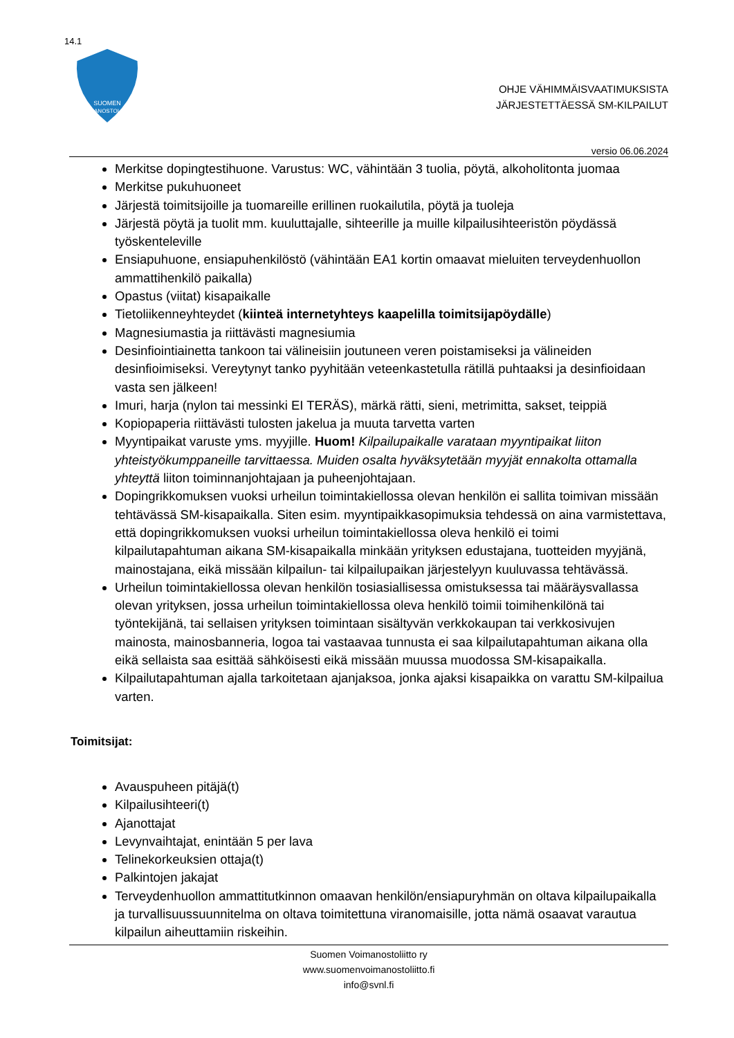14.1
SUOMEN
VOIMANOSTOLIITTO
OHJE VÄHIMMÄISVAATIMUKSISTA
JÄRJESTETTÄESSÄ SM-KILPAILUT
versio 06.06.2024
Merkitse dopingtestihuone. Varustus: WC, vähintään 3 tuolia, pöytä, alkoholitonta juomaa
Merkitse pukuhuoneet
Järjestä toimitsijoille ja tuomareille erillinen ruokailutila, pöytä ja tuoleja
Järjestä pöytä ja tuolit mm. kuuluttajalle, sihteerille ja muille kilpailusihteeristön pöydässä työskenteleville
Ensiapuhuone, ensiapuhenkilöstö (vähintään EA1 kortin omaavat mieluiten terveydenhuollon ammattihenkilö paikalla)
Opastus (viitat) kisapaikalle
Tietoliikenneyhteydet (kiinteä internetyhteys kaapelilla toimitsijapöydälle)
Magnesiumastia ja riittävästi magnesiumia
Desinfiointiainetta tankoon tai välineisiin joutuneen veren poistamiseksi ja välineiden desinfioimiseksi. Vereytynyt tanko pyyhitään veteenkastetulla rätillä puhtaaksi ja desinfioidaan vasta sen jälkeen!
Imuri, harja (nylon tai messinki EI TERÄS), märkä rätti, sieni, metrimitta, sakset, teippiä
Kopiopaperia riittävästi tulosten jakelua ja muuta tarvetta varten
Myyntipaikat varuste yms. myyjille. Huom! Kilpailupaikalle varataan myyntipaikat liiton yhteistyökumppaneille tarvittaessa. Muiden osalta hyväksytetään myyjät ennakolta ottamalla yhteyttä liiton toiminnanjohtajaan ja puheenjohtajaan.
Dopingrikkomuksen vuoksi urheilun toimintakiellossa olevan henkilön ei sallita toimivan missään tehtävässä SM-kisapaikalla. Siten esim. myyntipaikkasopimuksia tehdessä on aina varmistettava, että dopingrikkomuksen vuoksi urheilun toimintakiellossa oleva henkilö ei toimi kilpailutapahtuman aikana SM-kisapaikalla minkään yrityksen edustajana, tuotteiden myyjänä, mainostajana, eikä missään kilpailun- tai kilpailupaikan järjestelyyn kuuluvassa tehtävässä.
Urheilun toimintakiellossa olevan henkilön tosiasiallisessa omistuksessa tai määräysvallassa olevan yrityksen, jossa urheilun toimintakiellossa oleva henkilö toimii toimihenkilönä tai työntekijänä, tai sellaisen yrityksen toimintaan sisältyvän verkkokaupan tai verkkosivujen mainosta, mainosbanneria, logoa tai vastaavaa tunnusta ei saa kilpailutapahtuman aikana olla eikä sellaista saa esittää sähköisesti eikä missään muussa muodossa SM-kisapaikalla.
Kilpailutapahtuman ajalla tarkoitetaan ajanjaksoa, jonka ajaksi kisapaikka on varattu SM-kilpailua varten.
Toimitsijat:
Avauspuheen pitäjä(t)
Kilpailusihteeri(t)
Ajanottajat
Levynvaihtajat, enintään 5 per lava
Telinekorkeuksien ottaja(t)
Palkintojen jakajat
Terveydenhuollon ammattitutkinnon omaavan henkilön/ensiapuryhmän on oltava kilpailupaikalla ja turvallisuussuunnitelma on oltava toimitettuna viranomaisille, jotta nämä osaavat varautua kilpailun aiheuttamiin riskeihin.
Suomen Voimanostoliitto ry
www.suomenvoimanostoliitto.fi
info@svnl.fi